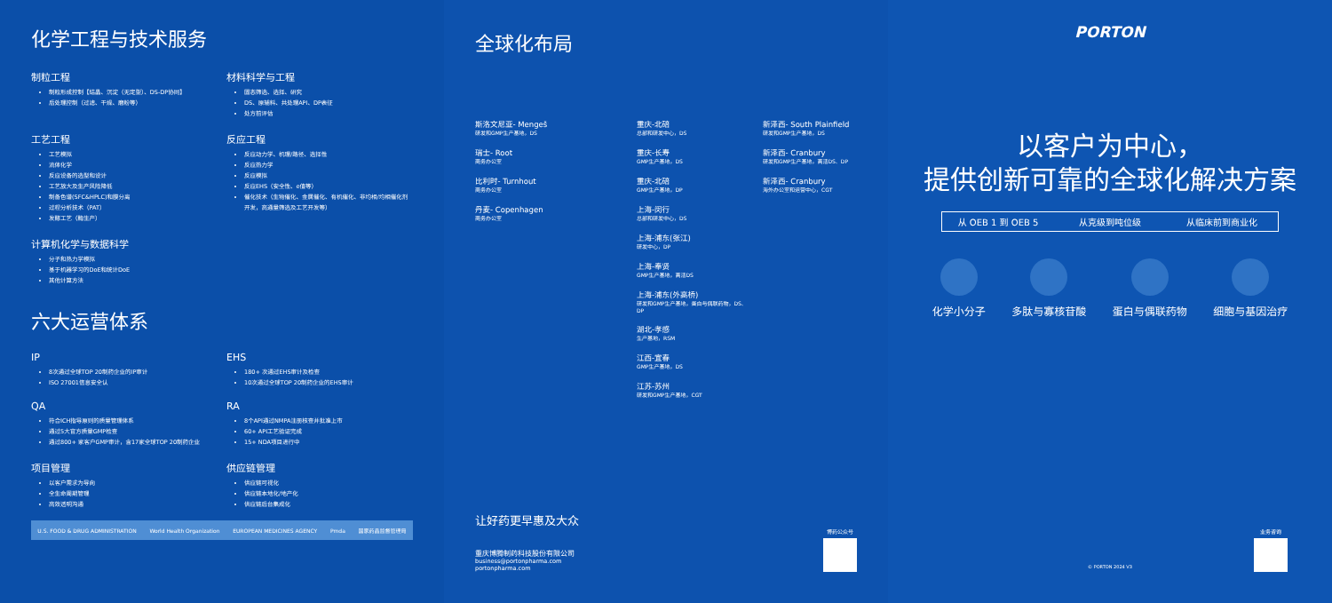化学工程与技术服务
制粒工程
制粒形成控制【结晶、沉淀（无定型）、DS-DP协同】
后处理控制（过滤、干燥、磨粉等）
材料科学与工程
固态筛选、选择、研究
DS、原辅料、共处理API、DP表征
处方前评估
工艺工程
工艺模拟
流体化学
反应设备的选型和设计
工艺放大及生产风险降低
制备色谱(SFC&HPLC)和膜分离
过程分析技术（PAT）
发酵工艺（酶生产）
反应工程
反应动力学、机理/路径、选择性
反应热力学
反应模拟
反应EHS（安全性、e值等）
催化技术（生物催化、金属催化、有机催化、非均相/均相催化剂开发，高通量筛选及工艺开发等）
计算机化学与数据科学
分子和热力学模拟
基于机器学习的DoE和统计DoE
其他计算方法
六大运营体系
IP
8次通过全球TOP 20制药企业的IP审计
ISO 27001信息安全认
EHS
180+ 次通过EHS审计及检查
10次通过全球TOP 20制药企业的EHS审计
QA
符合ICH指导原则的质量管理体系
通过5大官方质量GMP检查
通过800+ 家客户GMP审计，含17家全球TOP 20制药企业
RA
8个API通过NMPA注册核查并批准上市
60+ API工艺验证完成
15+ NDA项目进行中
项目管理
以客户需求为导向
全生命周期管理
高效透明沟通
供应链管理
供应链可视化
供应链本地化/地产化
供应链后台集成化
U.S. FOOD & DRUG ADMINISTRATION World Health Organization EUROPEAN MEDICINES AGENCY Pmda 国家药品监督管理局
全球化布局
斯洛文尼亚- Mengeš
研发和GMP生产基地，DS
瑞士- Root
商务办公室
比利时- Turnhout
商务办公室
丹麦- Copenhagen
商务办公室
重庆-北碚
总部和研发中心，DS
重庆-长寿
GMP生产基地，DS
重庆-北碚
GMP生产基地，DP
上海-闵行
总部和研发中心，DS
上海-浦东(张江)
研发中心，DP
上海-奉贤
GMP生产基地，高活DS
上海-浦东(外高桥)
研发和GMP生产基地，蛋白与偶联药物，DS、DP
湖北-孝感
生产基地，RSM
江西-宜春
GMP生产基地，DS
江苏-苏州
研发和GMP生产基地，CGT
新泽西- South Plainfield
研发和GMP生产基地，DS
新泽西- Cranbury
研发和GMP生产基地，高活DS、DP
新泽西- Cranbury
海外办公室和运营中心，CGT
让好药更早惠及大众
重庆博腾制药科技股份有限公司
business@portonpharma.com
portonpharma.com
博药公众号
PORTON
以客户为中心，
提供创新可靠的全球化解决方案
从 OEB 1 到 OEB 5 从克级到吨位级 从临床前到商业化
化学小分子 多肽与寡核苷酸 蛋白与偶联药物 细胞与基因治疗
© PORTON 2024 V3 业务咨询